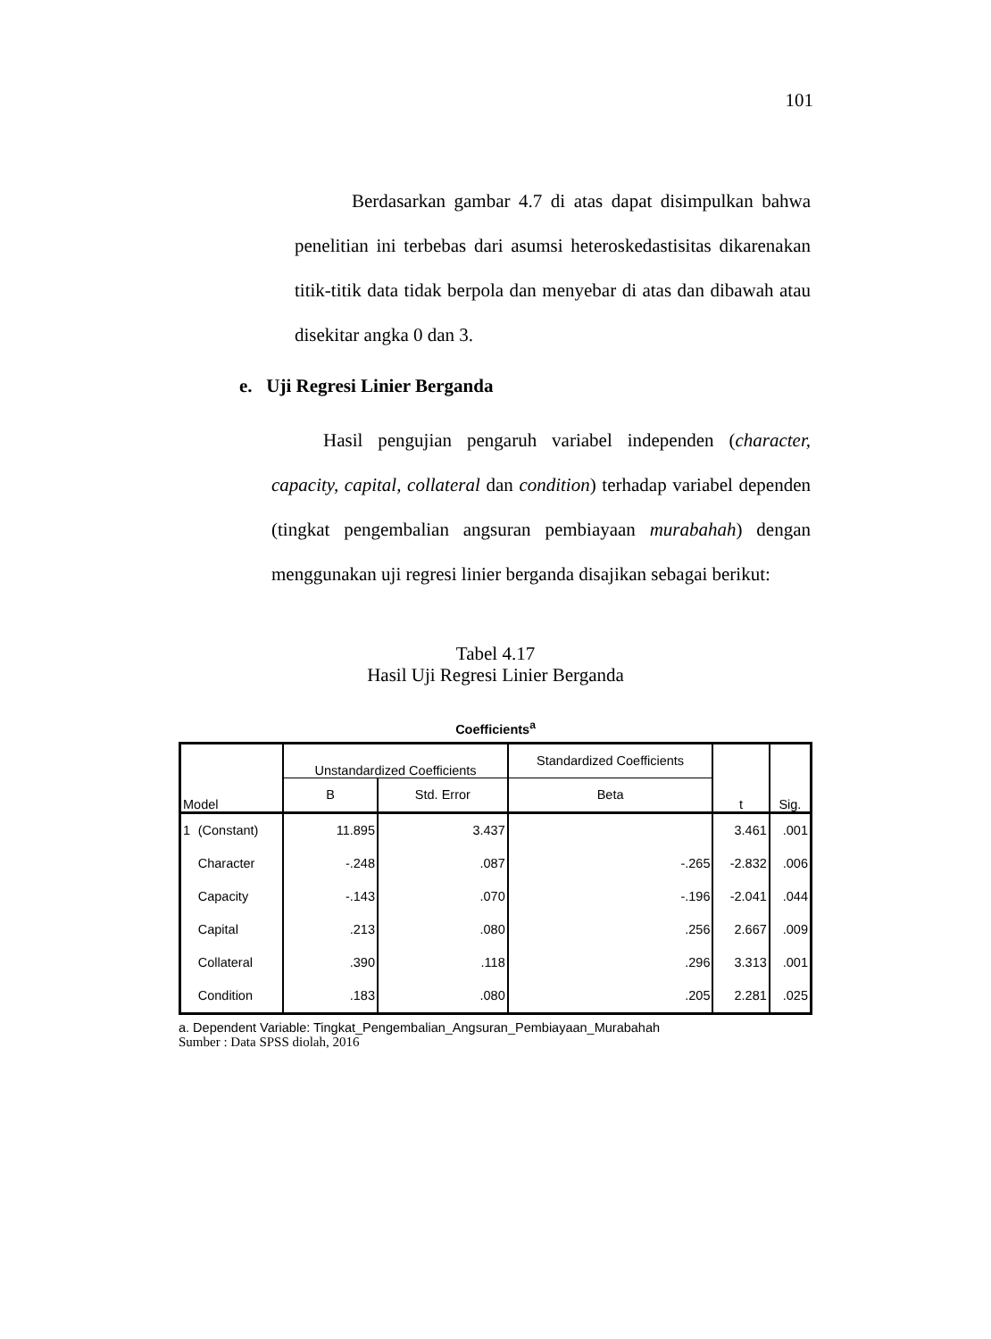101
Berdasarkan gambar 4.7 di atas dapat disimpulkan bahwa penelitian ini terbebas dari asumsi heteroskedastisitas dikarenakan titik-titik data tidak berpola dan menyebar di atas dan dibawah atau disekitar angka 0 dan 3.
e. Uji Regresi Linier Berganda
Hasil pengujian pengaruh variabel independen (character, capacity, capital, collateral dan condition) terhadap variabel dependen (tingkat pengembalian angsuran pembiayaan murabahah) dengan menggunakan uji regresi linier berganda disajikan sebagai berikut:
Tabel 4.17
Hasil Uji Regresi Linier Berganda
Coefficients<sup>a</sup>
| Model | | Unstandardized Coefficients | | Standardized Coefficients | t | Sig. |
| --- | --- | --- | --- | --- | --- | --- |
| | | B | Std. Error | Beta | | |
| 1 | (Constant) | 11.895 | 3.437 | | 3.461 | .001 |
| | Character | -.248 | .087 | -.265 | -2.832 | .006 |
| | Capacity | -.143 | .070 | -.196 | -2.041 | .044 |
| | Capital | .213 | .080 | .256 | 2.667 | .009 |
| | Collateral | .390 | .118 | .296 | 3.313 | .001 |
| | Condition | .183 | .080 | .205 | 2.281 | .025 |
a. Dependent Variable: Tingkat_Pengembalian_Angsuran_Pembiayaan_Murabahah
Sumber : Data SPSS diolah, 2016